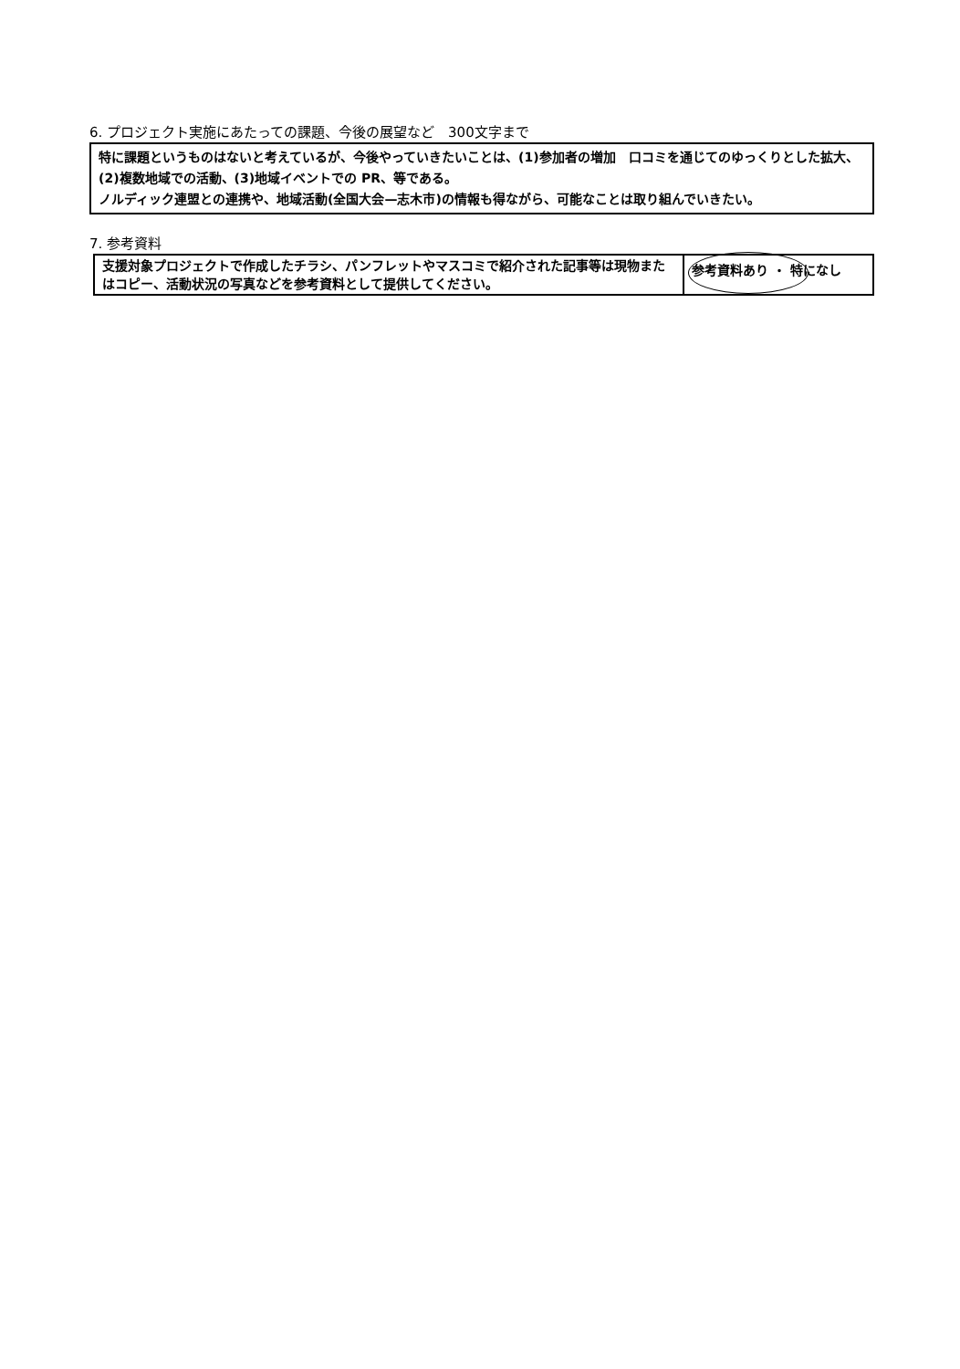6. プロジェクト実施にあたっての課題、今後の展望など　300文字まで
特に課題というものはないと考えているが、今後やっていきたいことは、(1)参加者の増加　口コミを通じてのゆっくりとした拡大、(2)複数地域での活動、(3)地域イベントでの PR、等である。
ノルディック連盟との連携や、地域活動(全国大会—志木市)の情報も得ながら、可能なことは取り組んでいきたい。
7. 参考資料
| 支援対象プロジェクトで作成したチラシ、パンフレットやマスコミで紹介された記事等は現物またはコピー、活動状況の写真などを参考資料として提供してください。 | 参考資料あり ・ 特になし |